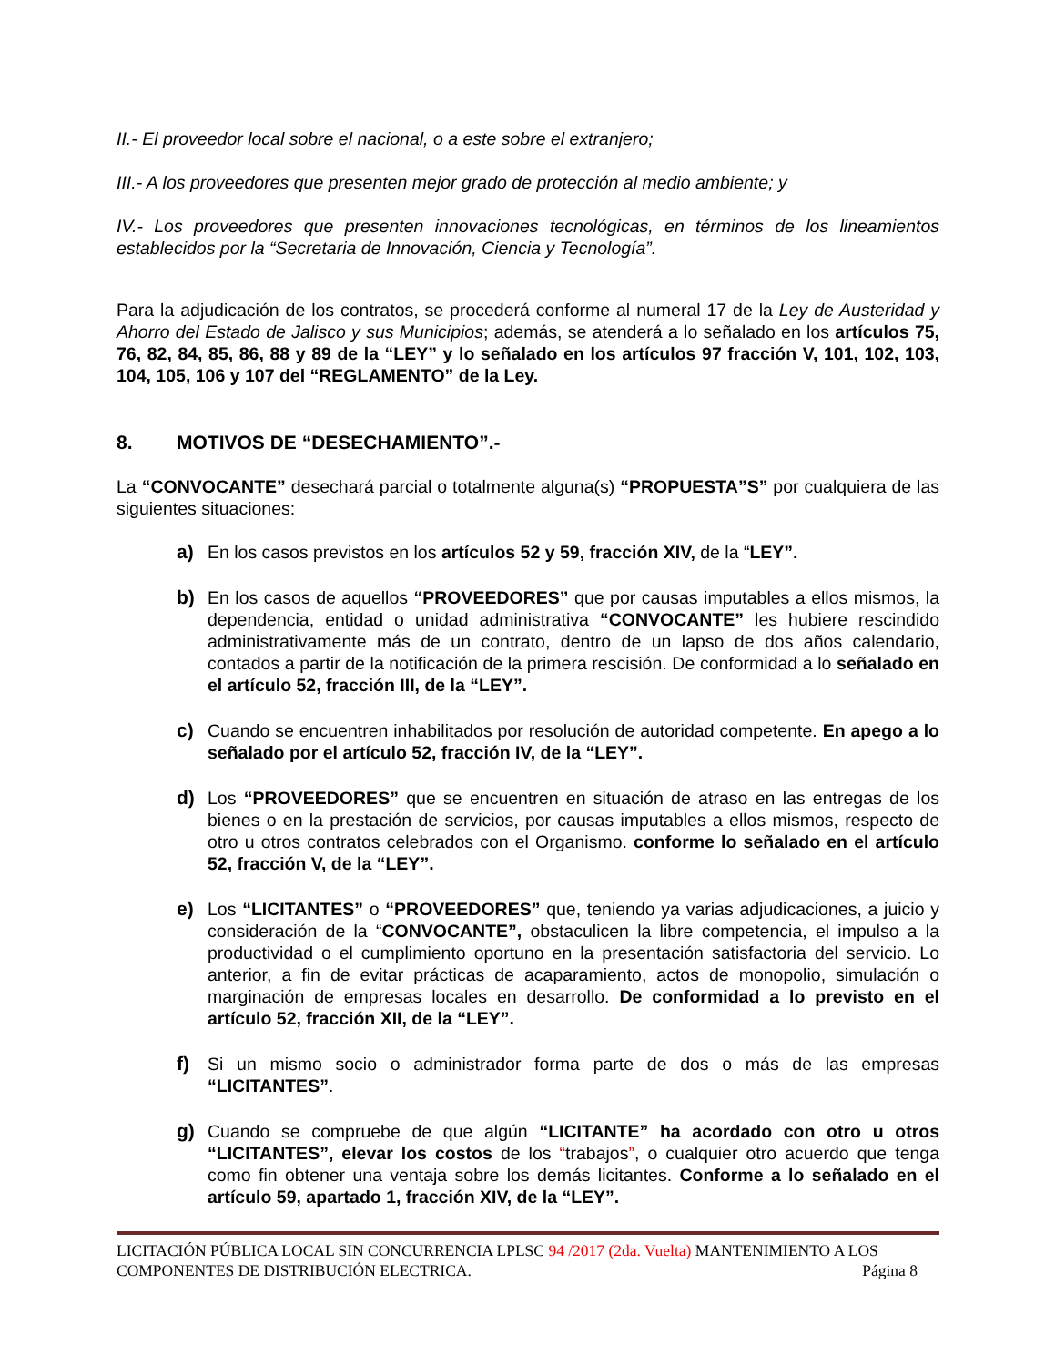II.- El proveedor local sobre el nacional, o a este sobre el extranjero;
III.- A los proveedores que presenten mejor grado de protección al medio ambiente; y
IV.- Los proveedores que presenten innovaciones tecnológicas, en términos de los lineamientos establecidos por la “Secretaria de Innovación, Ciencia y Tecnología”.
Para la adjudicación de los contratos, se procederá conforme al numeral 17 de la Ley de Austeridad y Ahorro del Estado de Jalisco y sus Municipios; además, se atenderá a lo señalado en los artículos 75, 76, 82, 84, 85, 86, 88 y 89 de la “LEY” y lo señalado en los artículos 97 fracción V, 101, 102, 103, 104, 105, 106 y 107 del “REGLAMENTO” de la Ley.
8. MOTIVOS DE “DESECHAMIENTO”.-
La “CONVOCANTE” desechará parcial o totalmente alguna(s) “PROPUESTA”S” por cualquiera de las siguientes situaciones:
a) En los casos previstos en los artículos 52 y 59, fracción XIV, de la “LEY”.
b) En los casos de aquellos “PROVEEDORES” que por causas imputables a ellos mismos, la dependencia, entidad o unidad administrativa “CONVOCANTE” les hubiere rescindido administrativamente más de un contrato, dentro de un lapso de dos años calendario, contados a partir de la notificación de la primera rescisión. De conformidad a lo señalado en el artículo 52, fracción III, de la “LEY”.
c) Cuando se encuentren inhabilitados por resolución de autoridad competente. En apego a lo señalado por el artículo 52, fracción IV, de la “LEY”.
d) Los “PROVEEDORES” que se encuentren en situación de atraso en las entregas de los bienes o en la prestación de servicios, por causas imputables a ellos mismos, respecto de otro u otros contratos celebrados con el Organismo. conforme lo señalado en el artículo 52, fracción V, de la “LEY”.
e) Los “LICITANTES” o “PROVEEDORES” que, teniendo ya varias adjudicaciones, a juicio y consideración de la “CONVOCANTE”, obstaculicen la libre competencia, el impulso a la productividad o el cumplimiento oportuno en la presentación satisfactoria del servicio. Lo anterior, a fin de evitar prácticas de acaparamiento, actos de monopolio, simulación o marginación de empresas locales en desarrollo. De conformidad a lo previsto en el artículo 52, fracción XII, de la “LEY”.
f) Si un mismo socio o administrador forma parte de dos o más de las empresas “LICITANTES”.
g) Cuando se compruebe de que algún “LICITANTE” ha acordado con otro u otros “LICITANTES”, elevar los costos de los “trabajos”, o cualquier otro acuerdo que tenga como fin obtener una ventaja sobre los demás licitantes. Conforme a lo señalado en el artículo 59, apartado 1, fracción XIV, de la “LEY”.
LICITACIÓN PÚBLICA LOCAL SIN CONCURRENCIA LPLSC 94 /2017 (2da. Vuelta) MANTENIMIENTO A LOS
COMPONENTES DE DISTRIBUCIÓN ELECTRICA. Página 8